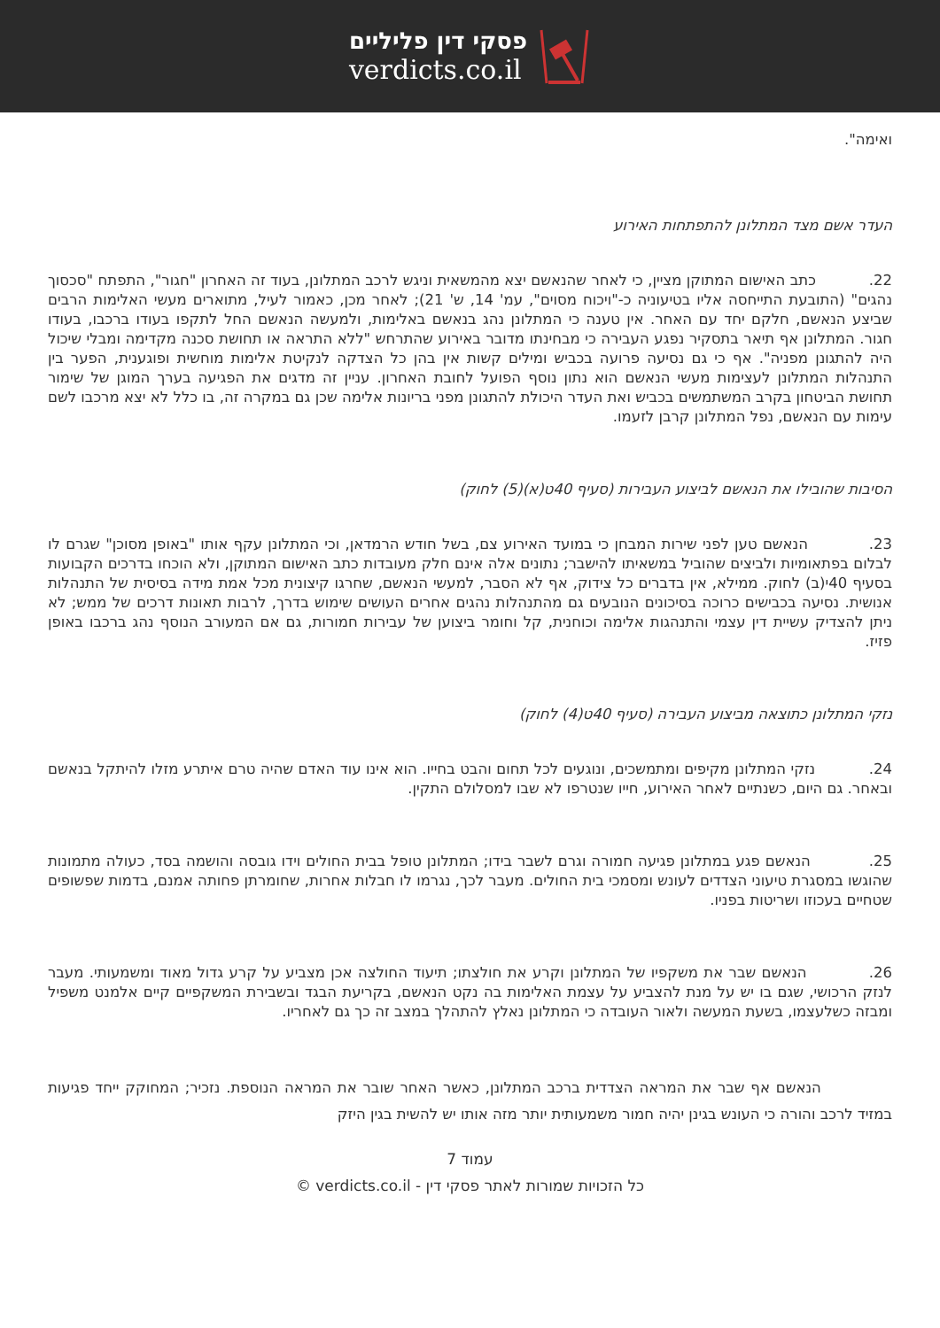פסקי דין פליליים
verdicts.co.il
ואימה".
העדר אשם מצד המתלונן להתפתחות האירוע
22. כתב האישום המתוקן מציין, כי לאחר שהנאשם יצא מהמשאית וניגש לרכב המתלונן, בעוד זה האחרון "חגור", התפתח "סכסוך נהגים" (התובעת התייחסה אליו בטיעוניה כ-"ויכוח מסוים", עמ' 14, ש' 21); לאחר מכן, כאמור לעיל, מתוארים מעשי האלימות הרבים שביצע הנאשם, חלקם יחד עם האחר. אין טענה כי המתלונן נהג בנאשם באלימות, ולמעשה הנאשם החל לתקפו בעודו ברכבו, בעודו חגור. המתלונן אף תיאר בתסקיר נפגע העבירה כי מבחינתו מדובר באירוע שהתרחש "ללא התראה או תחושת סכנה מקדימה ומבלי שיכול היה להתגונן מפניה". אף כי גם נסיעה פרועה בכביש ומילים קשות אין בהן כל הצדקה לנקיטת אלימות מוחשית ופוגענית, הפער בין התנהלות המתלונן לעצימות מעשי הנאשם הוא נתון נוסף הפועל לחובת האחרון. עניין זה מדגים את הפגיעה בערך המוגן של שימור תחושת הביטחון בקרב המשתמשים בכביש ואת העדר היכולת להתגונן מפני בריונות אלימה שכן גם במקרה זה, בו כלל לא יצא מרכבו לשם עימות עם הנאשם, נפל המתלונן קרבן לזעמו.
הסיבות שהובילו את הנאשם לביצוע העבירות (סעיף 40ט(א)(5) לחוק)
23. הנאשם טען לפני שירות המבחן כי במועד האירוע צם, בשל חודש הרמדאן, וכי המתלונן עקף אותו "באופן מסוכן" שגרם לו לבלום בפתאומיות ולביצים שהוביל במשאיתו להישבר; נתונים אלה אינם חלק מעובדות כתב האישום המתוקן, ולא הוכחו בדרכים הקבועות בסעיף 40י(ב) לחוק. ממילא, אין בדברים כל צידוק, אף לא הסבר, למעשי הנאשם, שחרגו קיצונית מכל אמת מידה בסיסית של התנהלות אנושית. נסיעה בכבישים כרוכה בסיכונים הנובעים גם מהתנהלות נהגים אחרים העושים שימוש בדרך, לרבות תאונות דרכים של ממש; לא ניתן להצדיק עשיית דין עצמי והתנהגות אלימה וכוחנית, קל וחומר ביצוען של עבירות חמורות, גם אם המעורב הנוסף נהג ברכבו באופן פזיז.
נזקי המתלונן כתוצאה מביצוע העבירה (סעיף 40ט(4) לחוק)
24. נזקי המתלונן מקיפים ומתמשכים, ונוגעים לכל תחום והבט בחייו. הוא אינו עוד האדם שהיה טרם איתרע מזלו להיתקל בנאשם ובאחר. גם היום, כשנתיים לאחר האירוע, חייו שנטרפו לא שבו למסלולם התקין.
25. הנאשם פגע במתלונן פגיעה חמורה וגרם לשבר בידו; המתלונן טופל בבית החולים וידו גובסה והושמה בסד, כעולה מתמונות שהוגשו במסגרת טיעוני הצדדים לעונש ומסמכי בית החולים. מעבר לכך, נגרמו לו חבלות אחרות, שחומרתן פחותה אמנם, בדמות שפשופים שטחיים בעכוזו ושריטות בפניו.
26. הנאשם שבר את משקפיו של המתלונן וקרע את חולצתו; תיעוד החולצה אכן מצביע על קרע גדול מאוד ומשמעותי. מעבר לנזק הרכושי, שגם בו יש על מנת להצביע על עצמת האלימות בה נקט הנאשם, בקריעת הבגד ובשבירת המשקפיים קיים אלמנט משפיל ומבזה כשלעצמו, בשעת המעשה ולאור העובדה כי המתלונן נאלץ להתהלך במצב זה כך גם לאחריו.
הנאשם אף שבר את המראה הצדדית ברכב המתלונן, כאשר האחר שובר את המראה הנוספת. נזכיר; המחוקק ייחד פגיעות במזיד לרכב והורה כי העונש בגינן יהיה חמור משמעותית יותר מזה אותו יש להשית בגין היזק
עמוד 7
כל הזכויות שמורות לאתר פסקי דין - verdicts.co.il ©